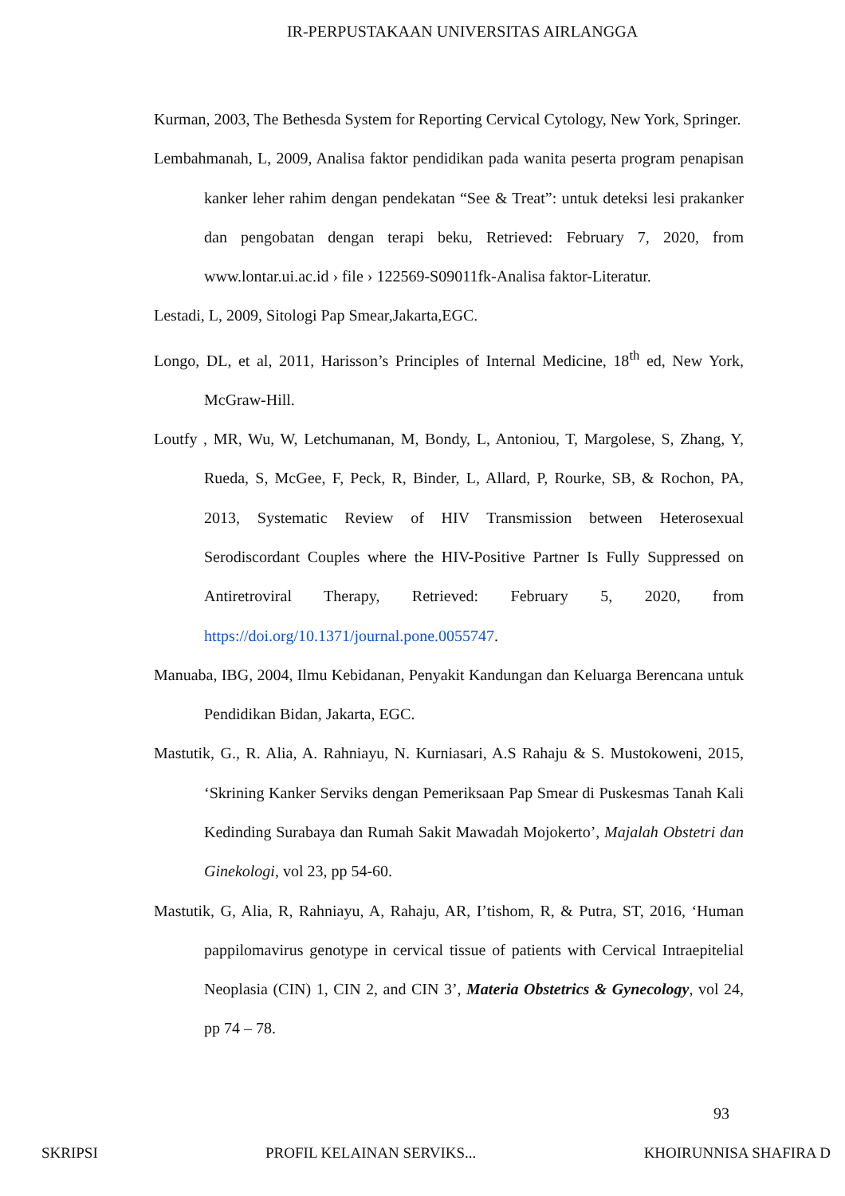IR-PERPUSTAKAAN UNIVERSITAS AIRLANGGA
Kurman, 2003, The Bethesda System for Reporting Cervical Cytology, New York, Springer.
Lembahmanah, L, 2009, Analisa faktor pendidikan pada wanita peserta program penapisan kanker leher rahim dengan pendekatan “See & Treat”: untuk deteksi lesi prakanker dan pengobatan dengan terapi beku, Retrieved: February 7, 2020, from www.lontar.ui.ac.id › file › 122569-S09011fk-Analisa faktor-Literatur.
Lestadi, L, 2009, Sitologi Pap Smear,Jakarta,EGC.
Longo, DL, et al, 2011, Harisson’s Principles of Internal Medicine, 18<sup>th</sup> ed, New York, McGraw-Hill.
Loutfy , MR, Wu, W, Letchumanan, M, Bondy, L, Antoniou, T, Margolese, S, Zhang, Y, Rueda, S, McGee, F, Peck, R, Binder, L, Allard, P, Rourke, SB, & Rochon, PA, 2013, Systematic Review of HIV Transmission between Heterosexual Serodiscordant Couples where the HIV-Positive Partner Is Fully Suppressed on Antiretroviral Therapy, Retrieved: February 5, 2020, from https://doi.org/10.1371/journal.pone.0055747.
Manuaba, IBG, 2004, Ilmu Kebidanan, Penyakit Kandungan dan Keluarga Berencana untuk Pendidikan Bidan, Jakarta, EGC.
Mastutik, G., R. Alia, A. Rahniayu, N. Kurniasari, A.S Rahaju & S. Mustokoweni, 2015, ‘Skrining Kanker Serviks dengan Pemeriksaan Pap Smear di Puskesmas Tanah Kali Kedinding Surabaya dan Rumah Sakit Mawadah Mojokerto’, Majalah Obstetri dan Ginekologi, vol 23, pp 54-60.
Mastutik, G, Alia, R, Rahniayu, A, Rahaju, AR, I’tishom, R, & Putra, ST, 2016, ‘Human pappilomavirus genotype in cervical tissue of patients with Cervical Intraepitelial Neoplasia (CIN) 1, CIN 2, and CIN 3’, Materia Obstetrics & Gynecology, vol 24, pp 74 – 78.
93
SKRIPSI PROFIL KELAINAN SERVIKS... KHOIRUNNISA SHAFIRA D